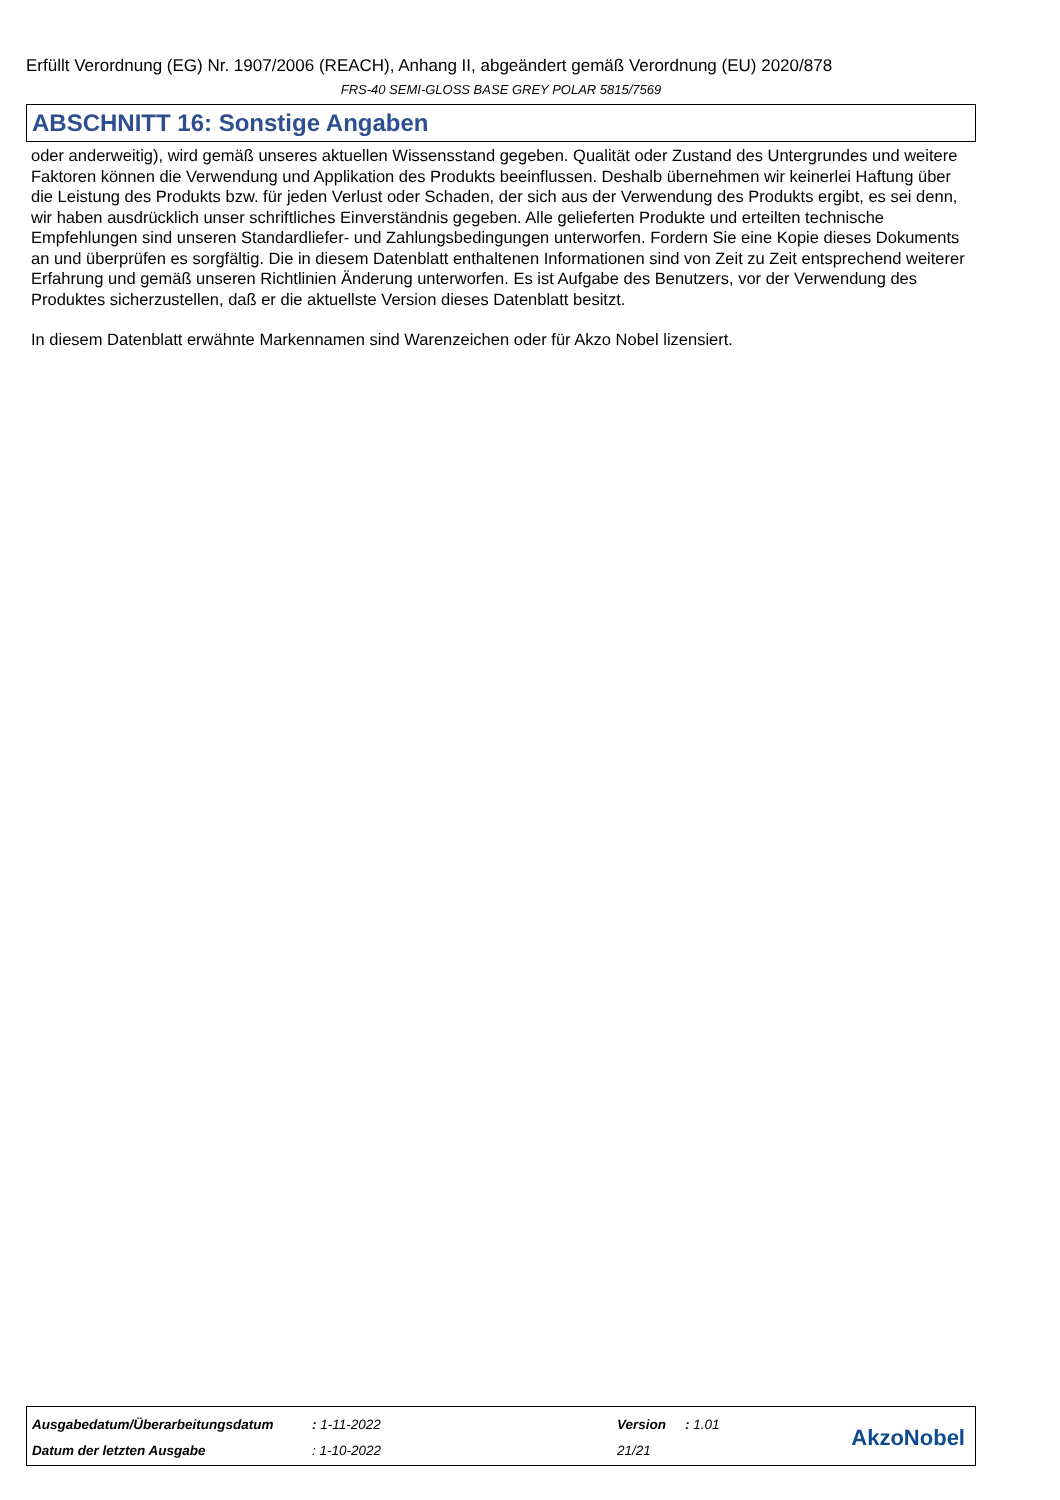Erfüllt Verordnung (EG) Nr. 1907/2006 (REACH), Anhang II, abgeändert gemäß Verordnung (EU) 2020/878
FRS-40 SEMI-GLOSS BASE GREY POLAR 5815/7569
ABSCHNITT 16: Sonstige Angaben
oder anderweitig), wird gemäß unseres aktuellen Wissensstand gegeben. Qualität oder Zustand des Untergrundes und weitere Faktoren können die Verwendung und Applikation des Produkts beeinflussen. Deshalb übernehmen wir keinerlei Haftung über die Leistung des Produkts bzw. für jeden Verlust oder Schaden, der sich aus der Verwendung des Produkts ergibt, es sei denn, wir haben ausdrücklich unser schriftliches Einverständnis gegeben. Alle gelieferten Produkte und erteilten technische Empfehlungen sind unseren Standardliefer- und Zahlungsbedingungen unterworfen. Fordern Sie eine Kopie dieses Dokuments an und überprüfen es sorgfältig. Die in diesem Datenblatt enthaltenen Informationen sind von Zeit zu Zeit entsprechend weiterer Erfahrung und gemäß unseren Richtlinien Änderung unterworfen. Es ist Aufgabe des Benutzers, vor der Verwendung des Produktes sicherzustellen, daß er die aktuellste Version dieses Datenblatt besitzt.
In diesem Datenblatt erwähnte Markennamen sind Warenzeichen oder für Akzo Nobel lizensiert.
| Ausgabedatum/Überarbeitungsdatum | : 1-11-2022 | Version | : 1.01 |
| Datum der letzten Ausgabe | : 1-10-2022 | 21/21 | |
AkzoNobel